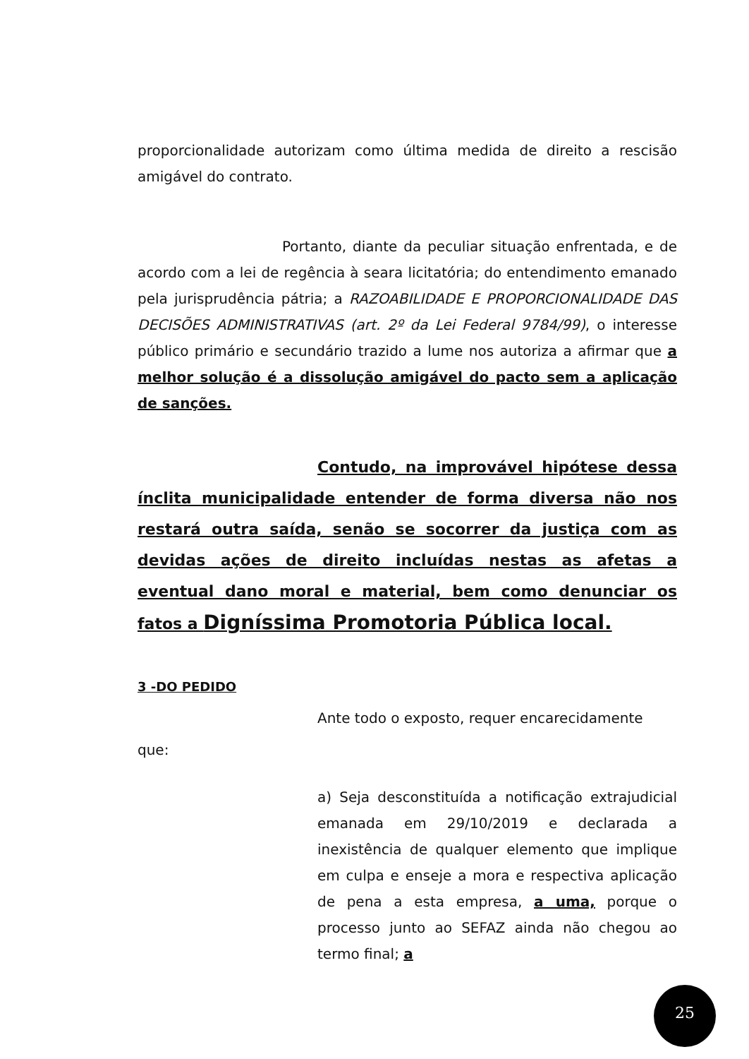proporcionalidade autorizam como última medida de direito a rescisão amigável do contrato.
Portanto, diante da peculiar situação enfrentada, e de acordo com a lei de regência à seara licitatória; do entendimento emanado pela jurisprudência pátria; a RAZOABILIDADE E PROPORCIONALIDADE DAS DECISÕES ADMINISTRATIVAS (art. 2º da Lei Federal 9784/99), o interesse público primário e secundário trazido a lume nos autoriza a afirmar que a melhor solução é a dissolução amigável do pacto sem a aplicação de sanções.
Contudo, na improvável hipótese dessa ínclita municipalidade entender de forma diversa não nos restará outra saída, senão se socorrer da justiça com as devidas ações de direito incluídas nestas as afetas a eventual dano moral e material, bem como denunciar os fatos a Digníssima Promotoria Pública local.
3 -DO PEDIDO
Ante todo o exposto, requer encarecidamente
que:
a) Seja desconstituída a notificação extrajudicial emanada em 29/10/2019 e declarada a inexistência de qualquer elemento que implique em culpa e enseje a mora e respectiva aplicação de pena a esta empresa, a uma, porque o processo junto ao SEFAZ ainda não chegou ao termo final; a
25